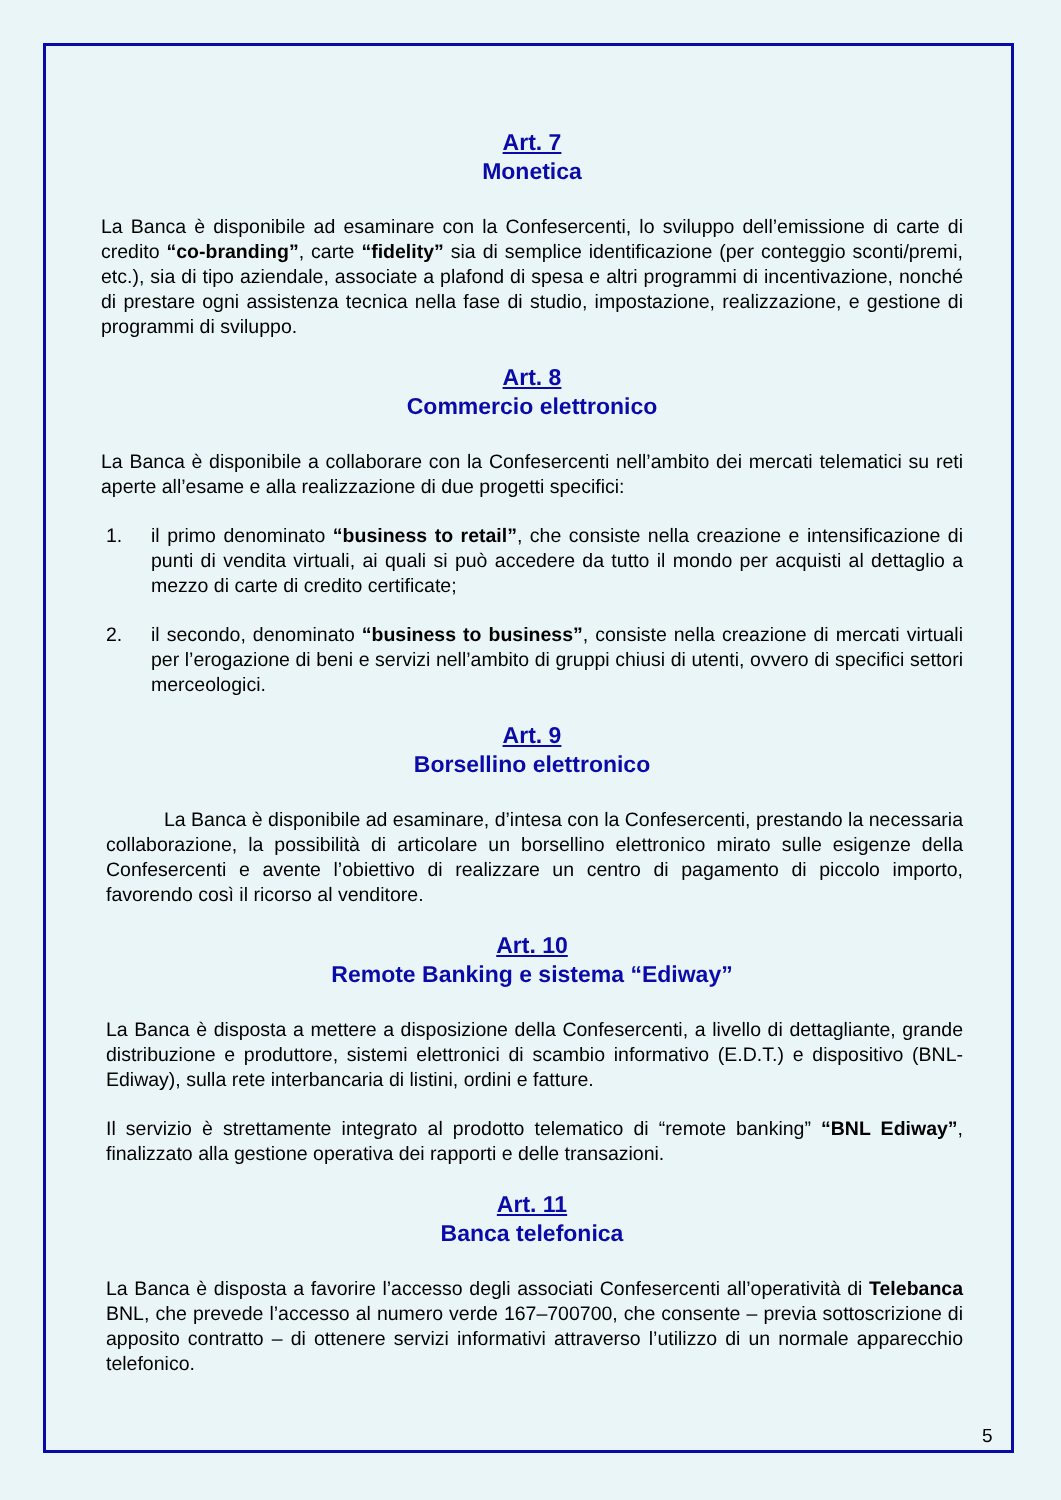Art. 7
Monetica
La Banca è disponibile ad esaminare con la Confesercenti, lo sviluppo dell’emissione di carte di credito “co-branding”, carte “fidelity” sia di semplice identificazione (per conteggio sconti/premi, etc.), sia di tipo aziendale, associate a plafond di spesa e altri programmi di incentivazione, nonché di prestare ogni assistenza tecnica nella fase di studio, impostazione, realizzazione, e gestione di programmi di sviluppo.
Art. 8
Commercio elettronico
La Banca è disponibile a collaborare con la Confesercenti nell’ambito dei mercati telematici su reti aperte all’esame e alla realizzazione di due progetti specifici:
1. il primo denominato “business to retail”, che consiste nella creazione e intensificazione di punti di vendita virtuali, ai quali si può accedere da tutto il mondo per acquisti al dettaglio a mezzo di carte di credito certificate;
2. il secondo, denominato “business to business”, consiste nella creazione di mercati virtuali per l’erogazione di beni e servizi nell’ambito di gruppi chiusi di utenti, ovvero di specifici settori merceologici.
Art. 9
Borsellino elettronico
La Banca è disponibile ad esaminare, d’intesa con la Confesercenti, prestando la necessaria collaborazione, la possibilità di articolare un borsellino elettronico mirato sulle esigenze della Confesercenti e avente l’obiettivo di realizzare un centro di pagamento di piccolo importo, favorendo così il ricorso al venditore.
Art. 10
Remote Banking e sistema “Ediway”
La Banca è disposta a mettere a disposizione della Confesercenti, a livello di dettagliante, grande distribuzione e produttore, sistemi elettronici di scambio informativo (E.D.T.) e dispositivo (BNL-Ediway), sulla rete interbancaria di listini, ordini e fatture.
Il servizio è strettamente integrato al prodotto telematico di “remote banking” “BNL Ediway”, finalizzato alla gestione operativa dei rapporti e delle transazioni.
Art. 11
Banca telefonica
La Banca è disposta a favorire l’accesso degli associati Confesercenti all’operatività di Telebanca BNL, che prevede l’accesso al numero verde 167–700700, che consente – previa sottoscrizione di apposito contratto – di ottenere servizi informativi attraverso l’utilizzo di un normale apparecchio telefonico.
5